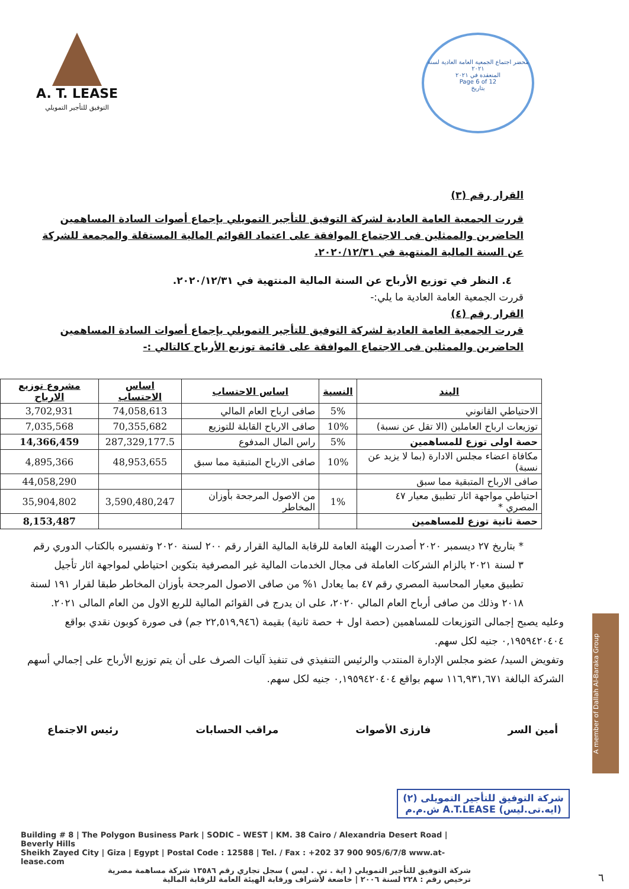A. T. LEASE
التوفيق للتأجير التمويلي
محضر اجتماع الجمعية العامة العادية لسنة ٢٠٢١
المنعقدة في ٢٠٢١
Page 6 of 12
بتاريخ
القرار رقم (٣)
قررت الجمعية العامة العادية لشركة التوفيق للتأجير التمويلي بإجماع أصوات السادة المساهمين الحاضرين والممثلين فى الاجتماع الموافقة على اعتماد القوائم المالية المستقلة والمجمعة للشركة عن السنة المالية المنتهية في ٢٠٢٠/١٢/٣١.
٤. النظر في توزيع الأرباح عن السنة المالية المنتهية في ٢٠٢٠/١٢/٣١.
قررت الجمعية العامة العادية ما يلي:-
القرار رقم (٤)
قررت الجمعية العامة العادية لشركة التوفيق للتأجير التمويلي بإجماع أصوات السادة المساهمين الحاضرين والممثلين فى الاجتماع الموافقة على قائمة توزيع الأرباح كالتالي :-
| البند | النسبة | اساس الاحتساب | اساس الاحتساب | مشروع توزيع الارباح |
| --- | --- | --- | --- | --- |
| الاحتياطي القانوني | 5% | صافى ارباح العام المالي | 74,058,613 | 3,702,931 |
| توزيعات ارباح العاملين (الا تقل عن نسبة) | 10% | صافى الارباح القابلة للتوزيع | 70,355,682 | 7,035,568 |
| حصة اولى توزع للمساهمين | 5% | راس المال المدفوع | 287,329,177.5 | 14,366,459 |
| مكافاة اعضاء مجلس الادارة (بما لا يزيد عن نسبة) | 10% | صافى الارباح المتبقية مما سبق | 48,953,655 | 4,895,366 |
| صافى الارباح المتبقية مما سبق | | | | 44,058,290 |
| احتياطي مواجهة اثار تطبيق معيار ٤٧ المصري * | 1% | من الاصول المرجحة بأوزان المخاطر | 3,590,480,247 | 35,904,802 |
| حصة ثانية توزع للمساهمين | | | | 8,153,487 |
* بتاريخ ٢٧ ديسمبر ٢٠٢٠ أصدرت الهيئة العامة للرقابة المالية القرار رقم ٢٠٠ لسنة ٢٠٢٠ وتفسيره بالكتاب الدوري رقم ٣ لسنة ٢٠٢١ بالزام الشركات العاملة فى مجال الخدمات المالية غير المصرفية بتكوين احتياطي لمواجهة اثار تأجيل تطبيق معيار المحاسبة المصري رقم ٤٧ بما يعادل ١% من صافى الاصول المرجحة بأوزان المخاطر طبقا لقرار ١٩١ لسنة ٢٠١٨ وذلك من صافى أرباح العام المالي ٢٠٢٠، على ان يدرج فى القوائم المالية للربع الاول من العام المالى ٢٠٢١.
وعليه يصبح إجمالى التوزيعات للمساهمين (حصة اول + حصة ثانية) بقيمة (٢٢,٥١٩,٩٤٦ جم) فى صورة كوبون نقدي بواقع ٠,١٩٥٩٤٢٠٤٠٤ جنيه لكل سهم.
وتفويض السيد/ عضو مجلس الإدارة المنتدب والرئيس التنفيذي فى تنفيذ آليات الصرف على أن يتم توزيع الأرباح على إجمالي أسهم الشركة البالغة ١١٦,٩٣١,٦٧١ سهم بواقع ٠,١٩٥٩٤٢٠٤٠٤ جنيه لكل سهم.
أمين السر فارزى الأصوات مراقب الحسابات رئيس الاجتماع
شركة التوفيق للتأجير التمويلى (٢)
(ايه.تى.ليس) A.T.LEASE ش.م.م
Building # 8 | The Polygon Business Park | SODIC – WEST | KM. 38 Cairo / Alexandria Desert Road | Beverly Hills
Sheikh Zayed City | Giza | Egypt | Postal Code : 12588 | Tel. / Fax : +202 37 900 905/6/7/8 www.at-lease.com
شركة التوفيق للتأجير التمويلي ( اية . تي . ليس ) سجل تجاري رقم ١٣٥٨٦ شركة مساهمة مصرية
ترخيص رقم : ٢٢٨ لسنة ٢٠٠٦ | خاضعة لأشراف ورقابة الهيئة العامة للرقابة المالية
A member of Dallah Al-Baraka Group
٦